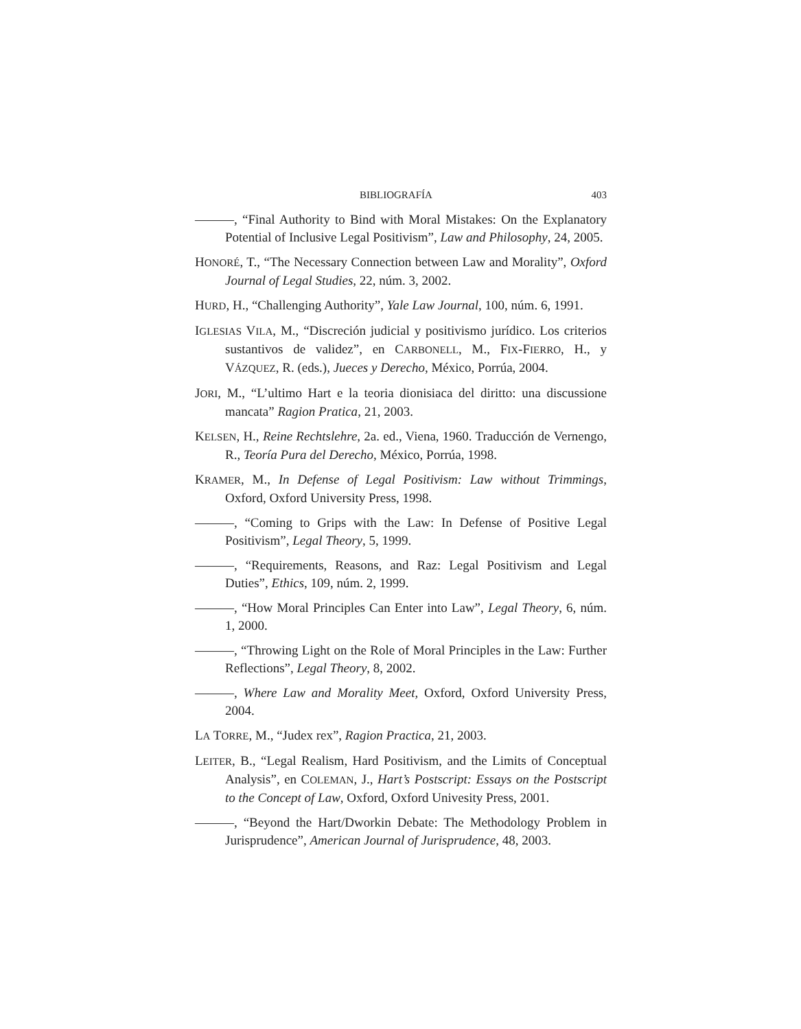BIBLIOGRAFÍA 403
———, “Final Authority to Bind with Moral Mistakes: On the Explanatory Potential of Inclusive Legal Positivism”, Law and Philosophy, 24, 2005.
HONORÉ, T., “The Necessary Connection between Law and Morality”, Oxford Journal of Legal Studies, 22, núm. 3, 2002.
HURD, H., “Challenging Authority”, Yale Law Journal, 100, núm. 6, 1991.
IGLESIAS VILA, M., “Discreción judicial y positivismo jurídico. Los criterios sustantivos de validez”, en CARBONELL, M., FIX-FIERRO, H., y VÁZQUEZ, R. (eds.), Jueces y Derecho, México, Porrúa, 2004.
JORI, M., “L’ultimo Hart e la teoria dionisiaca del diritto: una discussione mancata” Ragion Pratica, 21, 2003.
KELSEN, H., Reine Rechtslehre, 2a. ed., Viena, 1960. Traducción de Vernengo, R., Teoría Pura del Derecho, México, Porrúa, 1998.
KRAMER, M., In Defense of Legal Positivism: Law without Trimmings, Oxford, Oxford University Press, 1998.
———, “Coming to Grips with the Law: In Defense of Positive Legal Positivism”, Legal Theory, 5, 1999.
———, “Requirements, Reasons, and Raz: Legal Positivism and Legal Duties”, Ethics, 109, núm. 2, 1999.
———, “How Moral Principles Can Enter into Law”, Legal Theory, 6, núm. 1, 2000.
———, “Throwing Light on the Role of Moral Principles in the Law: Further Reflections”, Legal Theory, 8, 2002.
———, Where Law and Morality Meet, Oxford, Oxford University Press, 2004.
LA TORRE, M., “Judex rex”, Ragion Practica, 21, 2003.
LEITER, B., “Legal Realism, Hard Positivism, and the Limits of Conceptual Analysis”, en COLEMAN, J., Hart’s Postscript: Essays on the Postscript to the Concept of Law, Oxford, Oxford Univesity Press, 2001.
———, “Beyond the Hart/Dworkin Debate: The Methodology Problem in Jurisprudence”, American Journal of Jurisprudence, 48, 2003.